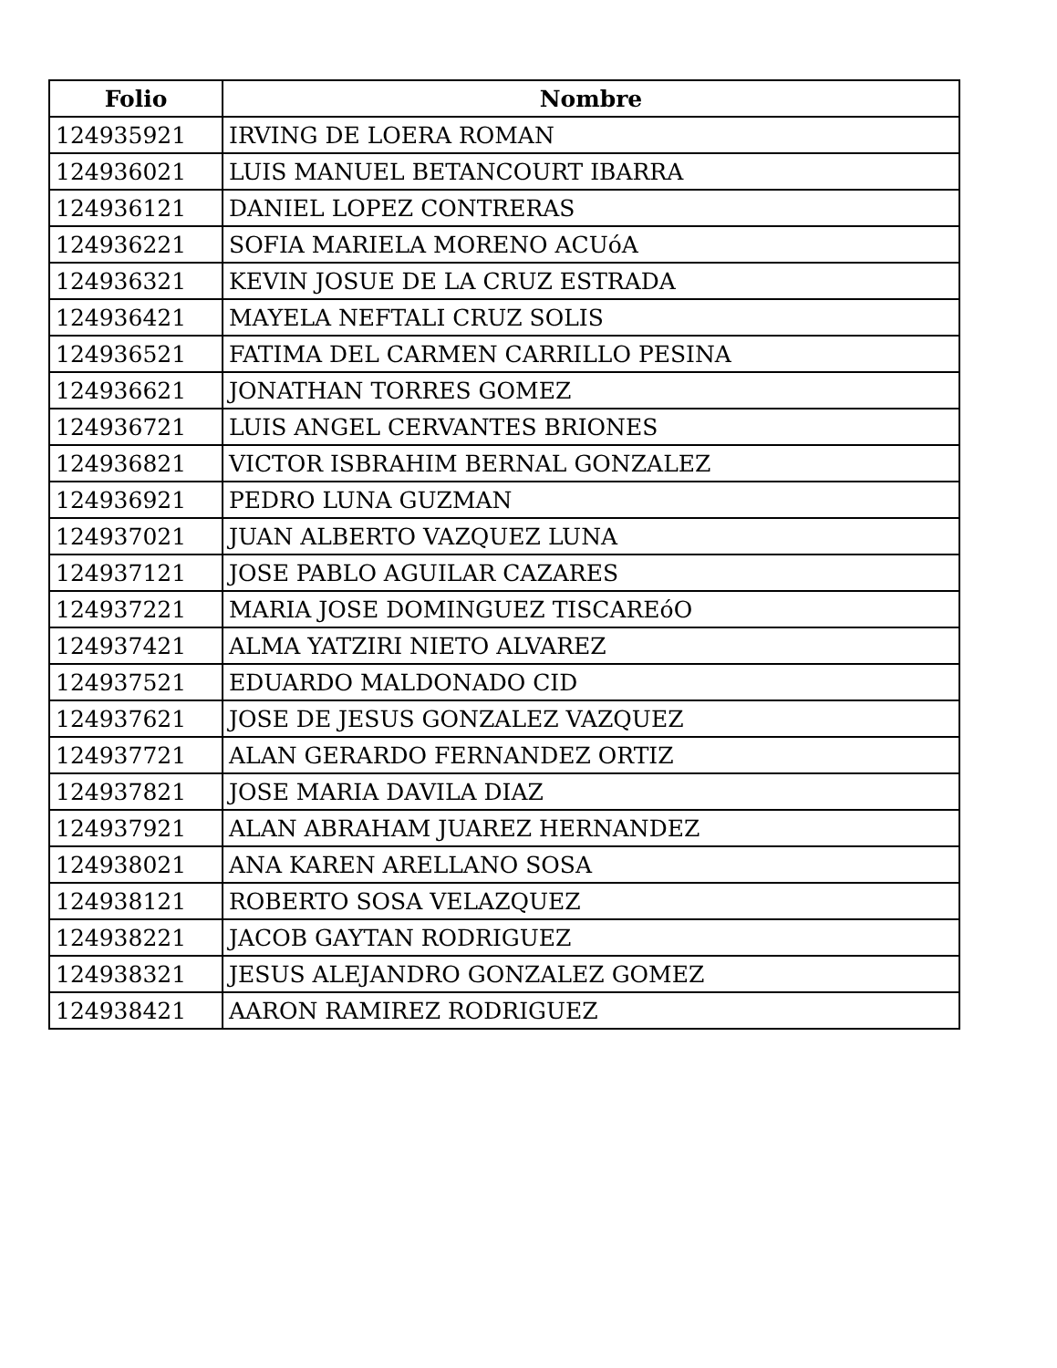| Folio | Nombre |
| --- | --- |
| 124935921 | IRVING DE LOERA ROMAN |
| 124936021 | LUIS MANUEL BETANCOURT IBARRA |
| 124936121 | DANIEL LOPEZ CONTRERAS |
| 124936221 | SOFIA MARIELA MORENO ACUóA |
| 124936321 | KEVIN JOSUE DE LA CRUZ ESTRADA |
| 124936421 | MAYELA NEFTALI CRUZ SOLIS |
| 124936521 | FATIMA DEL CARMEN CARRILLO PESINA |
| 124936621 | JONATHAN TORRES GOMEZ |
| 124936721 | LUIS ANGEL CERVANTES BRIONES |
| 124936821 | VICTOR ISBRAHIM BERNAL GONZALEZ |
| 124936921 | PEDRO LUNA GUZMAN |
| 124937021 | JUAN ALBERTO VAZQUEZ LUNA |
| 124937121 | JOSE PABLO AGUILAR CAZARES |
| 124937221 | MARIA JOSE DOMINGUEZ TISCAREóO |
| 124937421 | ALMA YATZIRI NIETO ALVAREZ |
| 124937521 | EDUARDO MALDONADO CID |
| 124937621 | JOSE DE JESUS GONZALEZ VAZQUEZ |
| 124937721 | ALAN GERARDO FERNANDEZ ORTIZ |
| 124937821 | JOSE MARIA DAVILA DIAZ |
| 124937921 | ALAN ABRAHAM JUAREZ HERNANDEZ |
| 124938021 | ANA KAREN ARELLANO SOSA |
| 124938121 | ROBERTO SOSA VELAZQUEZ |
| 124938221 | JACOB GAYTAN RODRIGUEZ |
| 124938321 | JESUS ALEJANDRO GONZALEZ GOMEZ |
| 124938421 | AARON RAMIREZ RODRIGUEZ |